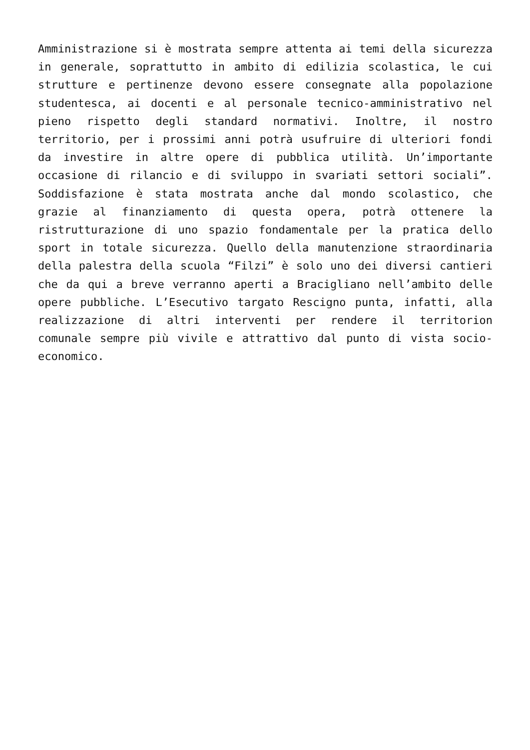Amministrazione si è mostrata sempre attenta ai temi della sicurezza in generale, soprattutto in ambito di edilizia scolastica, le cui strutture e pertinenze devono essere consegnate alla popolazione studentesca, ai docenti e al personale tecnico-amministrativo nel pieno rispetto degli standard normativi. Inoltre, il nostro territorio, per i prossimi anni potrà usufruire di ulteriori fondi da investire in altre opere di pubblica utilità. Un’importante occasione di rilancio e di sviluppo in svariati settori sociali”. Soddisfazione è stata mostrata anche dal mondo scolastico, che grazie al finanziamento di questa opera, potrà ottenere la ristrutturazione di uno spazio fondamentale per la pratica dello sport in totale sicurezza. Quello della manutenzione straordinaria della palestra della scuola “Filzi” è solo uno dei diversi cantieri che da qui a breve verranno aperti a Bracigliano nell’ambito delle opere pubbliche. L’Esecutivo targato Rescigno punta, infatti, alla realizzazione di altri interventi per rendere il territorion comunale sempre più vivile e attrattivo dal punto di vista socio-economico.